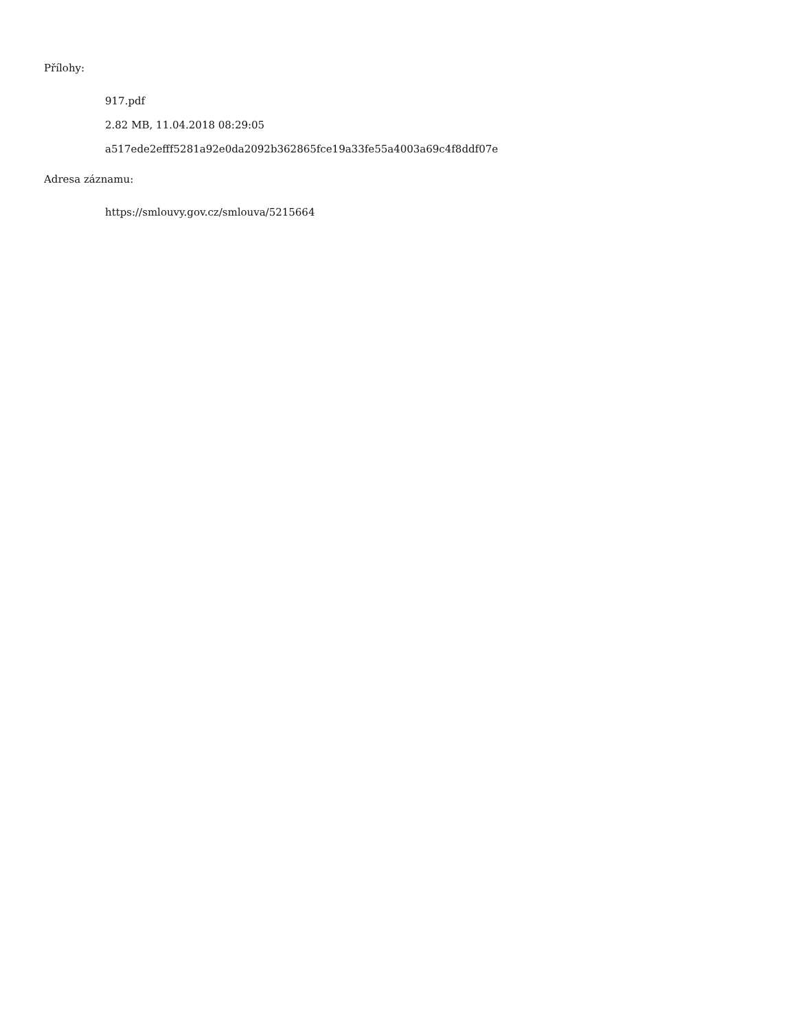Přílohy:
917.pdf
2.82 MB, 11.04.2018 08:29:05
a517ede2efff5281a92e0da2092b362865fce19a33fe55a4003a69c4f8ddf07e
Adresa záznamu:
https://smlouvy.gov.cz/smlouva/5215664